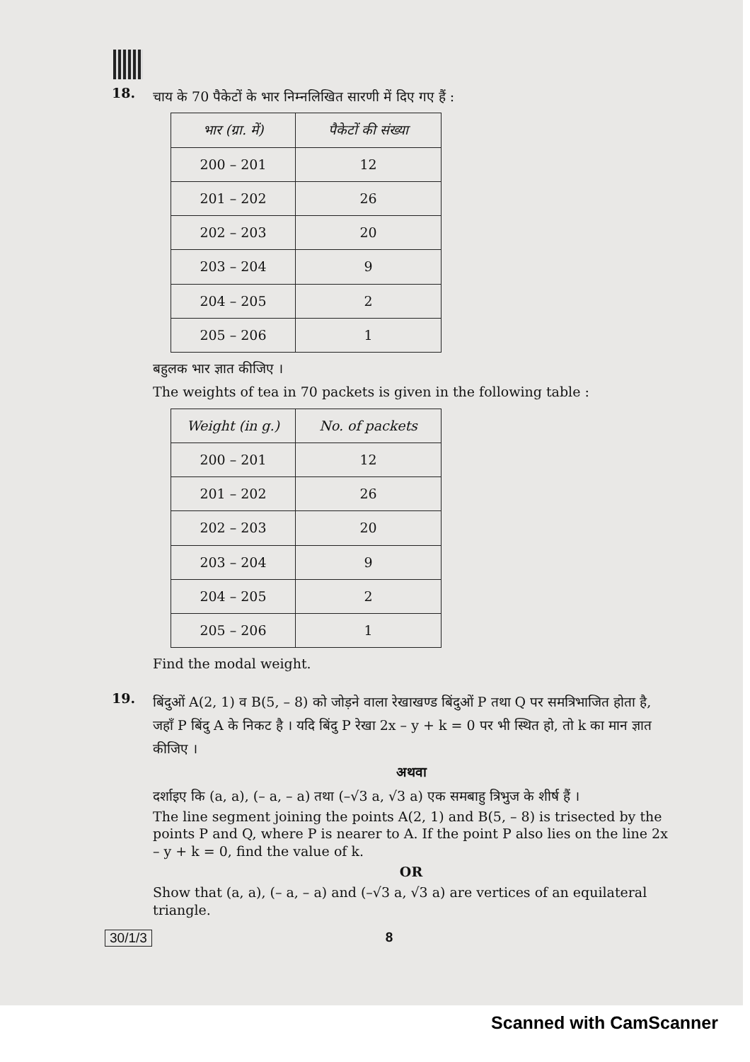18.
चाय के 70 पैकेटों के भार निम्नलिखित सारणी में दिए गए हैं :
| भार (ग्रा. में) | पैकेटों की संख्या |
| --- | --- |
| 200 – 201 | 12 |
| 201 – 202 | 26 |
| 202 – 203 | 20 |
| 203 – 204 | 9 |
| 204 – 205 | 2 |
| 205 – 206 | 1 |
बहुलक भार ज्ञात कीजिए ।
The weights of tea in 70 packets is given in the following table :
| Weight (in g.) | No. of packets |
| --- | --- |
| 200 – 201 | 12 |
| 201 – 202 | 26 |
| 202 – 203 | 20 |
| 203 – 204 | 9 |
| 204 – 205 | 2 |
| 205 – 206 | 1 |
Find the modal weight.
19.
बिंदुओं A(2, 1) व B(5, – 8) को जोड़ने वाला रेखाखण्ड बिंदुओं P तथा Q पर समत्रिभाजित होता है, जहाँ P बिंदु A के निकट है । यदि बिंदु P रेखा 2x – y + k = 0 पर भी स्थित हो, तो k का मान ज्ञात कीजिए ।
अथवा
दर्शाइए कि (a, a), (– a, – a) तथा (–√3 a, √3 a) एक समबाहु त्रिभुज के शीर्ष हैं ।
The line segment joining the points A(2, 1) and B(5, – 8) is trisected by the points P and Q, where P is nearer to A. If the point P also lies on the line 2x – y + k = 0, find the value of k.
OR
Show that (a, a), (– a, – a) and (–√3 a, √3 a) are vertices of an equilateral triangle.
30/1/3 8
Scanned with CamScanner